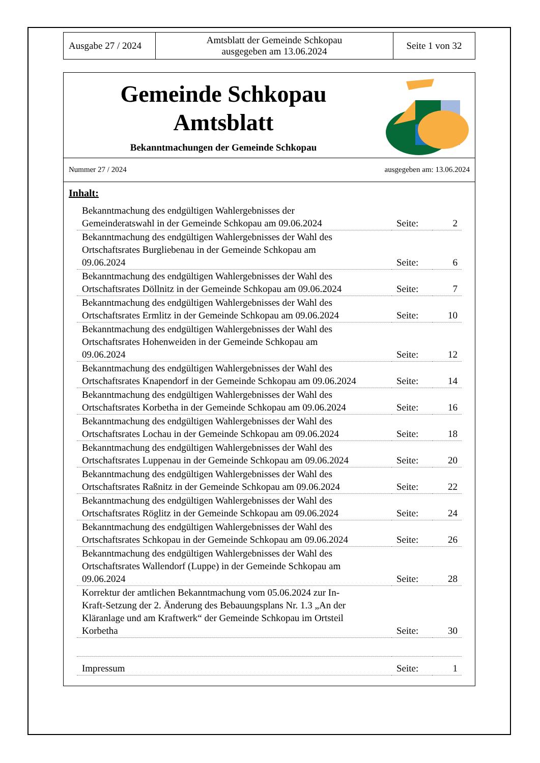| Ausgabe 27 / 2024 | Amtsblatt der Gemeinde Schkopau ausgegeben am 13.06.2024 | Seite 1 von 32 |
Gemeinde Schkopau
Amtsblatt
Bekanntmachungen der Gemeinde Schkopau
Nummer 27 / 2024 ausgegeben am: 13.06.2024
Inhalt:
| Bekanntmachung des endgültigen Wahlergebnisses der Gemeinderatswahl in der Gemeinde Schkopau am 09.06.2024 | Seite: | 2 |
| Bekanntmachung des endgültigen Wahlergebnisses der Wahl des Ortschaftsrates Burgliebenau in der Gemeinde Schkopau am 09.06.2024 | Seite: | 6 |
| Bekanntmachung des endgültigen Wahlergebnisses der Wahl des Ortschaftsrates Döllnitz in der Gemeinde Schkopau am 09.06.2024 | Seite: | 7 |
| Bekanntmachung des endgültigen Wahlergebnisses der Wahl des Ortschaftsrates Ermlitz in der Gemeinde Schkopau am 09.06.2024 | Seite: | 10 |
| Bekanntmachung des endgültigen Wahlergebnisses der Wahl des Ortschaftsrates Hohenweiden in der Gemeinde Schkopau am 09.06.2024 | Seite: | 12 |
| Bekanntmachung des endgültigen Wahlergebnisses der Wahl des Ortschaftsrates Knapendorf in der Gemeinde Schkopau am 09.06.2024 | Seite: | 14 |
| Bekanntmachung des endgültigen Wahlergebnisses der Wahl des Ortschaftsrates Korbetha in der Gemeinde Schkopau am 09.06.2024 | Seite: | 16 |
| Bekanntmachung des endgültigen Wahlergebnisses der Wahl des Ortschaftsrates Lochau in der Gemeinde Schkopau am 09.06.2024 | Seite: | 18 |
| Bekanntmachung des endgültigen Wahlergebnisses der Wahl des Ortschaftsrates Luppenau in der Gemeinde Schkopau am 09.06.2024 | Seite: | 20 |
| Bekanntmachung des endgültigen Wahlergebnisses der Wahl des Ortschaftsrates Raßnitz in der Gemeinde Schkopau am 09.06.2024 | Seite: | 22 |
| Bekanntmachung des endgültigen Wahlergebnisses der Wahl des Ortschaftsrates Röglitz in der Gemeinde Schkopau am 09.06.2024 | Seite: | 24 |
| Bekanntmachung des endgültigen Wahlergebnisses der Wahl des Ortschaftsrates Schkopau in der Gemeinde Schkopau am 09.06.2024 | Seite: | 26 |
| Bekanntmachung des endgültigen Wahlergebnisses der Wahl des Ortschaftsrates Wallendorf (Luppe) in der Gemeinde Schkopau am 09.06.2024 | Seite: | 28 |
| Korrektur der amtlichen Bekanntmachung vom 05.06.2024 zur In- Kraft-Setzung der 2. Änderung des Bebauungsplans Nr. 1.3 „An der Kläranlage und am Kraftwerk“ der Gemeinde Schkopau im Ortsteil Korbetha | Seite: | 30 |
| Impressum | Seite: | 1 |